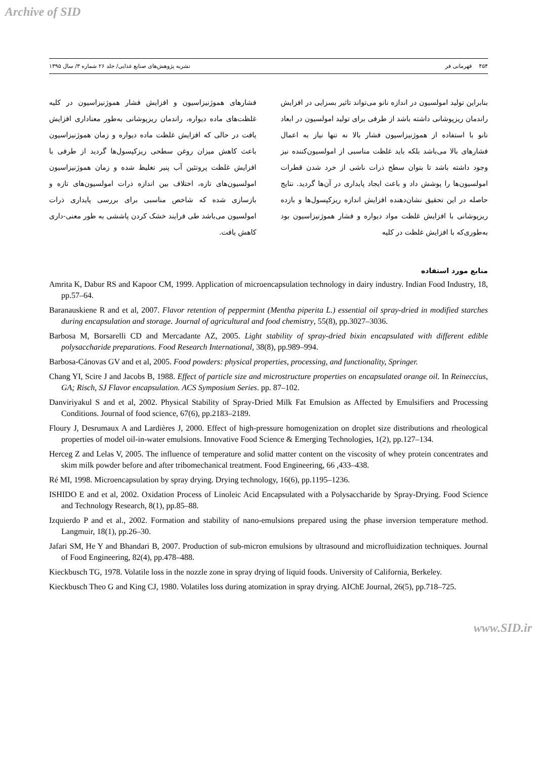Archive of SID
۴۵۴ قهرمانی فر نشریه پژوهش‌های صنایع غذایی/ جلد ۲۶ شماره ۳/ سال ۱۳۹۵
بنابراین تولید امولسیون در اندازه نانو می‌تواند تاثیر بسزایی در افزایش راندمان ریزپوشانی داشته باشد از طرفی برای تولید امولسیون در ابعاد نانو با استفاده از هموژنیزاسیون فشار بالا نه تنها نیاز به اعمال فشارهای بالا می‌باشد بلکه باید غلظت مناسبی از امولسیون‌کننده نیز وجود داشته باشد تا بتوان سطح ذرات ناشی از خرد شدن قطرات امولسیون‌ها را پوشش داد و باعث ایجاد پایداری در آن‌ها گردید. نتایج حاصله در این تحقیق نشان‌دهنده افزایش اندازه ریزکپسول‌ها و بازده ریزپوشانی با افزایش غلظت مواد دیواره و فشار هموژنیزاسیون بود به‌طوری‌که با افزایش غلظت در کلیه
فشارهای هموژنیزاسیون و افزایش فشار هموژنیزاسیون در کلیه غلظت‌های ماده دیواره، راندمان ریزپوشانی به‌طور معناداری افزایش یافت در حالی که افزایش غلظت ماده دیواره و زمان هموژنیزاسیون باعث کاهش میزان روغن سطحی ریزکپسول‌ها گردید از طرفی با افزایش غلظت پروتئین آب پنیر تغلیظ شده و زمان هموژنیزاسیون امولسیون‌های تازه، اختلاف بین اندازه ذرات امولسیون‌های تازه و بازسازی شده که شاخص مناسبی برای بررسی پایداری ذرات امولسیون می‌باشد طی فرایند خشک کردن پاششی به طور معنی-داری کاهش یافت.
منابع مورد استفاده
Amrita K, Dabur RS and Kapoor CM, 1999. Application of microencapsulation technology in dairy industry. Indian Food Industry, 18, pp.57–64.
Baranauskiene R and et al, 2007. Flavor retention of peppermint (Mentha piperita L.) essential oil spray-dried in modified starches during encapsulation and storage. Journal of agricultural and food chemistry, 55(8), pp.3027–3036.
Barbosa M, Borsarelli CD and Mercadante AZ, 2005. Light stability of spray-dried bixin encapsulated with different edible polysaccharide preparations. Food Research International, 38(8), pp.989–994.
Barbosa-Cánovas GV and et al, 2005. Food powders: physical properties, processing, and functionality, Springer.
Chang YI, Scire J and Jacobs B, 1988. Effect of particle size and microstructure properties on encapsulated orange oil. In Reineccius, GA; Risch, SJ Flavor encapsulation. ACS Symposium Series. pp. 87–102.
Danviriyakul S and et al, 2002. Physical Stability of Spray-Dried Milk Fat Emulsion as Affected by Emulsifiers and Processing Conditions. Journal of food science, 67(6), pp.2183–2189.
Floury J, Desrumaux A and Lardières J, 2000. Effect of high-pressure homogenization on droplet size distributions and rheological properties of model oil-in-water emulsions. Innovative Food Science & Emerging Technologies, 1(2), pp.127–134.
Herceg Z and Lelas V, 2005. The influence of temperature and solid matter content on the viscosity of whey protein concentrates and skim milk powder before and after tribomechanical treatment. Food Engineering, 66 ,433–438.
Ré MI, 1998. Microencapsulation by spray drying. Drying technology, 16(6), pp.1195–1236.
ISHIDO E and et al, 2002. Oxidation Process of Linoleic Acid Encapsulated with a Polysaccharide by Spray-Drying. Food Science and Technology Research, 8(1), pp.85–88.
Izquierdo P and et al., 2002. Formation and stability of nano-emulsions prepared using the phase inversion temperature method. Langmuir, 18(1), pp.26–30.
Jafari SM, He Y and Bhandari B, 2007. Production of sub-micron emulsions by ultrasound and microfluidization techniques. Journal of Food Engineering, 82(4), pp.478–488.
Kieckbusch TG, 1978. Volatile loss in the nozzle zone in spray drying of liquid foods. University of California, Berkeley.
Kieckbusch Theo G and King CJ, 1980. Volatiles loss during atomization in spray drying. AIChE Journal, 26(5), pp.718–725.
www.SID.ir